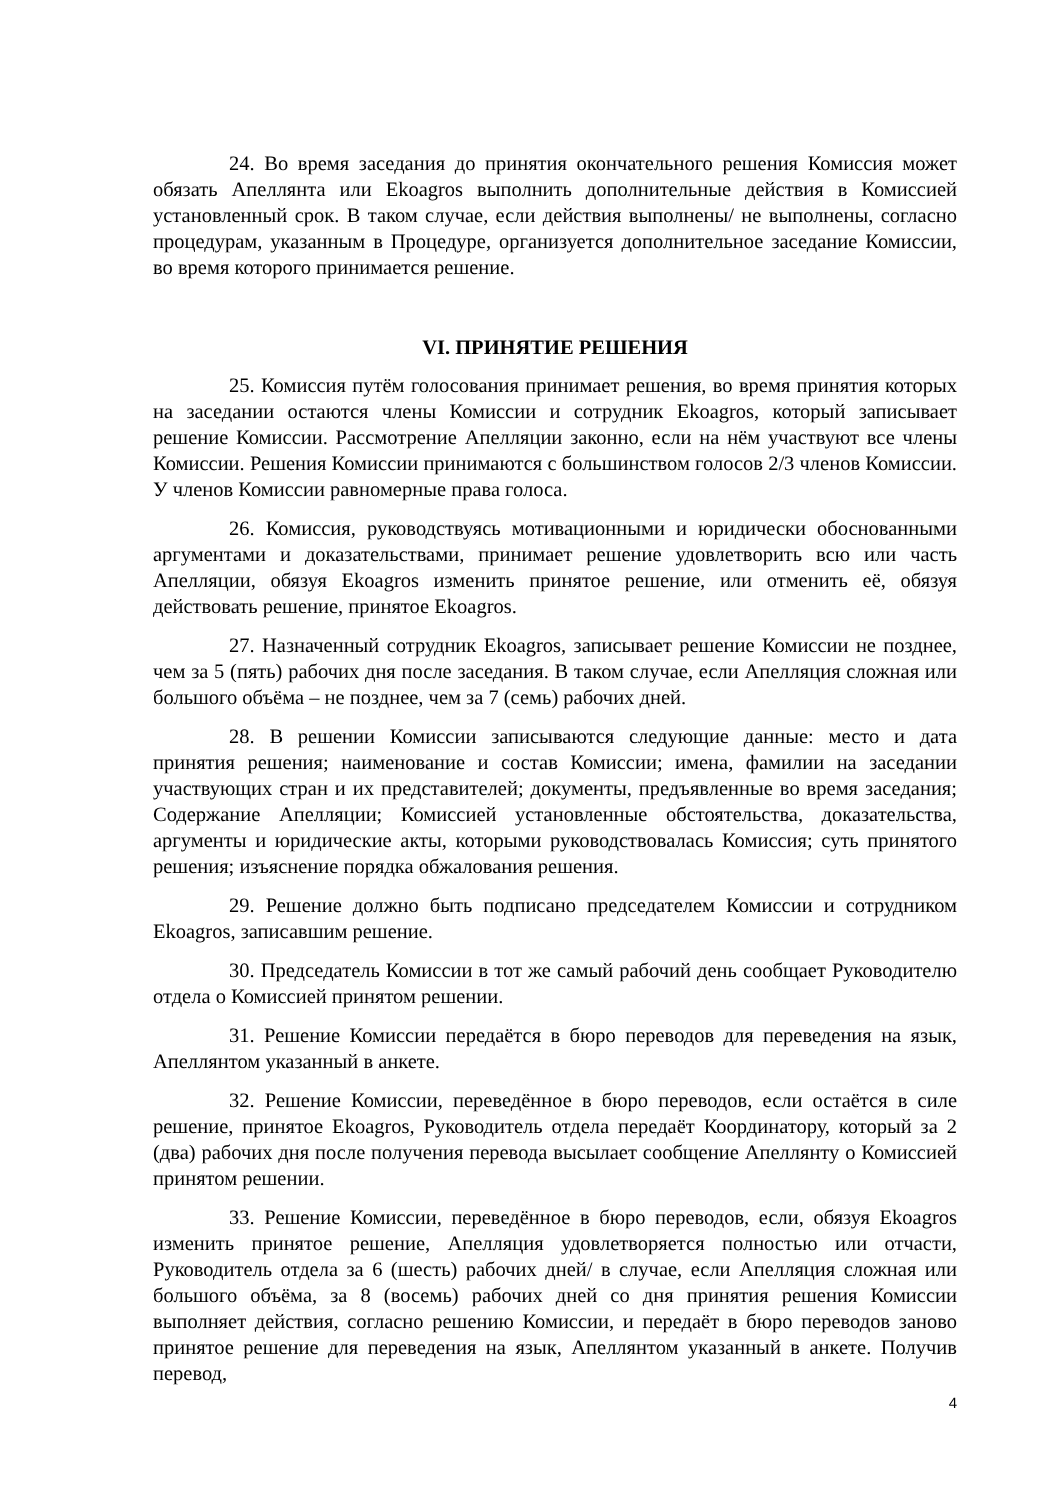24. Во время заседания до принятия окончательного решения Комиссия может обязать Апеллянта или Ekoagros выполнить дополнительные действия в Комиссией установленный срок. В таком случае, если действия выполнены/ не выполнены, согласно процедурам, указанным в Процедуре, организуется дополнительное заседание Комиссии, во время которого принимается решение.
VI. ПРИНЯТИЕ РЕШЕНИЯ
25. Комиссия путём голосования принимает решения, во время принятия которых на заседании остаются члены Комиссии и сотрудник Ekoagros, который записывает решение Комиссии. Рассмотрение Апелляции законно, если на нём участвуют все члены Комиссии. Решения Комиссии принимаются с большинством голосов 2/3 членов Комиссии. У членов Комиссии равномерные права голоса.
26. Комиссия, руководствуясь мотивационными и юридически обоснованными аргументами и доказательствами, принимает решение удовлетворить всю или часть Апелляции, обязуя Ekoagros изменить принятое решение, или отменить её, обязуя действовать решение, принятое Ekoagros.
27. Назначенный сотрудник Ekoagros, записывает решение Комиссии не позднее, чем за 5 (пять) рабочих дня после заседания. В таком случае, если Апелляция сложная или большого объёма – не позднее, чем за 7 (семь) рабочих дней.
28. В решении Комиссии записываются следующие данные: место и дата принятия решения; наименование и состав Комиссии; имена, фамилии на заседании участвующих стран и их представителей; документы, предъявленные во время заседания; Содержание Апелляции; Комиссией установленные обстоятельства, доказательства, аргументы и юридические акты, которыми руководствовалась Комиссия; суть принятого решения; изъяснение порядка обжалования решения.
29. Решение должно быть подписано председателем Комиссии и сотрудником Ekoagros, записавшим решение.
30. Председатель Комиссии в тот же самый рабочий день сообщает Руководителю отдела о Комиссией принятом решении.
31. Решение Комиссии передаётся в бюро переводов для переведения на язык, Апеллянтом указанный в анкете.
32. Решение Комиссии, переведённое в бюро переводов, если остаётся в силе решение, принятое Ekoagros, Руководитель отдела передаёт Координатору, который за 2 (два) рабочих дня после получения перевода высылает сообщение Апеллянту о Комиссией принятом решении.
33. Решение Комиссии, переведённое в бюро переводов, если, обязуя Ekoagros изменить принятое решение, Апелляция удовлетворяется полностью или отчасти, Руководитель отдела за 6 (шесть) рабочих дней/ в случае, если Апелляция сложная или большого объёма, за 8 (восемь) рабочих дней со дня принятия решения Комиссии выполняет действия, согласно решению Комиссии, и передаёт в бюро переводов заново принятое решение для переведения на язык, Апеллянтом указанный в анкете. Получив перевод,
4